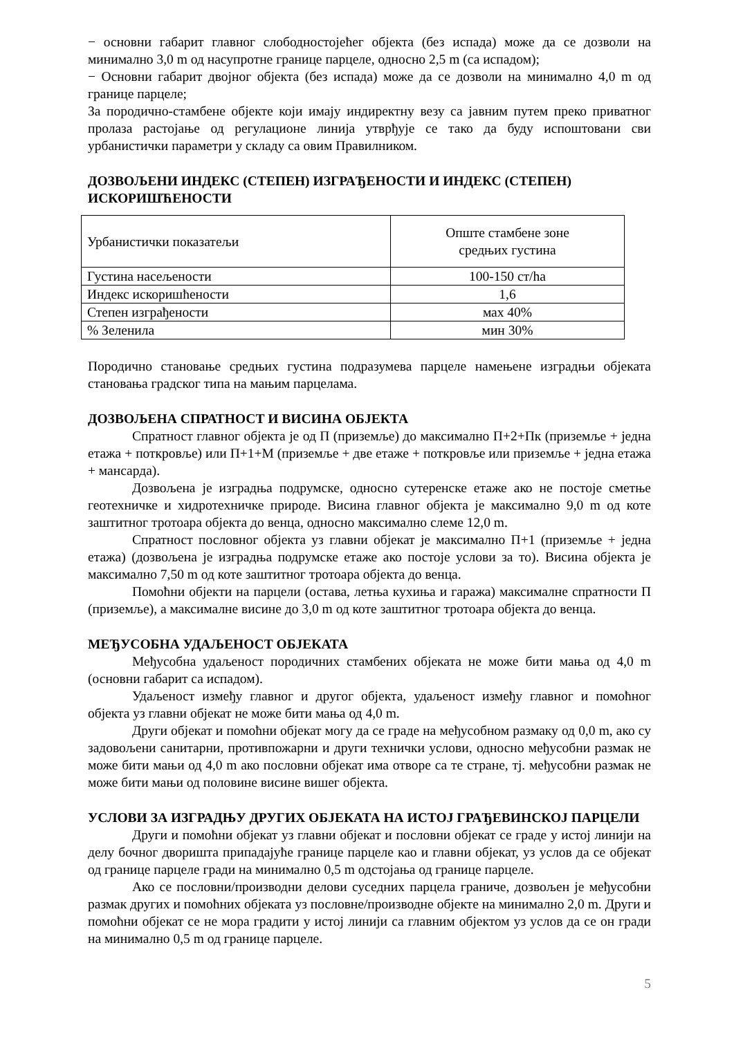− основни габарит главног слободностојећег објекта (без испада) може да се дозволи на минимално 3,0 m од насупротне границе парцеле, односно 2,5 m (са испадом);
− Основни габарит двојног објекта (без испада) може да се дозволи на минимално 4,0 m од границе парцеле;
За породично-стамбене објекте који имају индиректну везу са јавним путем преко приватног пролаза растојање од регулационе линија утврђује се тако да буду испоштовани сви урбанистички параметри у складу са овим Правилником.
ДОЗВОЉЕНИ ИНДЕКС (СТЕПЕН) ИЗГРАЂЕНОСТИ И ИНДЕКС (СТЕПЕН) ИСКОРИШЋЕНОСТИ
| Урбанистички показатељи | Опште стамбене зоне средњих густина |
| Густина насељености | 100-150 ст/ha |
| Индекс искоришћености | 1,6 |
| Степен изграђености | мах 40% |
| % Зеленила | мин 30% |
Породично становање средњих густина подразумева парцеле намењене изградњи објеката становања градског типа на мањим парцелама.
ДОЗВОЉЕНА СПРАТНОСТ И ВИСИНА ОБЈЕКТА
Спратност главног објекта је од П (приземље) до максимално П+2+Пк (приземље + једна етажа + поткровље) или П+1+М (приземље + две етаже + поткровље или приземље + једна етажа + мансарда).
Дозвољена је изградња подрумске, односно сутеренске етаже ако не постоје сметње геотехничке и хидротехничке природе. Висина главног објекта је максимално 9,0 m од коте заштитног тротоара објекта до венца, односно максимално слеме 12,0 m.
Спратност пословног објекта уз главни објекат је максимално П+1 (приземље + једна етажа) (дозвољена је изградња подрумске етаже ако постоје услови за то). Висина објекта је максимално 7,50 m од коте заштитног тротоара објекта до венца.
Помоћни објекти на парцели (остава, летња кухиња и гаража) максималне спратности П (приземље), а максималне висине до 3,0 m од коте заштитног тротоара објекта до венца.
МЕЂУСОБНА УДАЉЕНОСТ ОБЈЕКАТА
Међусобна удаљеност породичних стамбених објеката не може бити мања од 4,0 m (основни габарит са испадом).
Удаљеност између главног и другог објекта, удаљеност између главног и помоћног објекта уз главни објекат не може бити мања од 4,0 m.
Други објекат и помоћни објекат могу да се граде на међусобном размаку од 0,0 m, ако су задовољени санитарни, противпожарни и други технички услови, односно међусобни размак не може бити мањи од 4,0 m ако пословни објекат има отворе са те стране, тј. међусобни размак не може бити мањи од половине висине вишег објекта.
УСЛОВИ ЗА ИЗГРАДЊУ ДРУГИХ ОБЈЕКАТА НА ИСТОЈ ГРАЂЕВИНСКОЈ ПАРЦЕЛИ
Други и помоћни објекат уз главни објекат и пословни објекат се граде у истој линији на делу бочног дворишта припадајуће границе парцеле као и главни објекат, уз услов да се објекат од границе парцеле гради на минимално 0,5 m одстојања од границе парцеле.
Ако се пословни/производни делови суседних парцела граниче, дозвољен је међусобни размак других и помоћних објеката уз пословне/производне објекте на минимално 2,0 m. Други и помоћни објекат се не мора градити у истој линији са главним објектом уз услов да се он гради на минимално 0,5 m од границе парцеле.
5